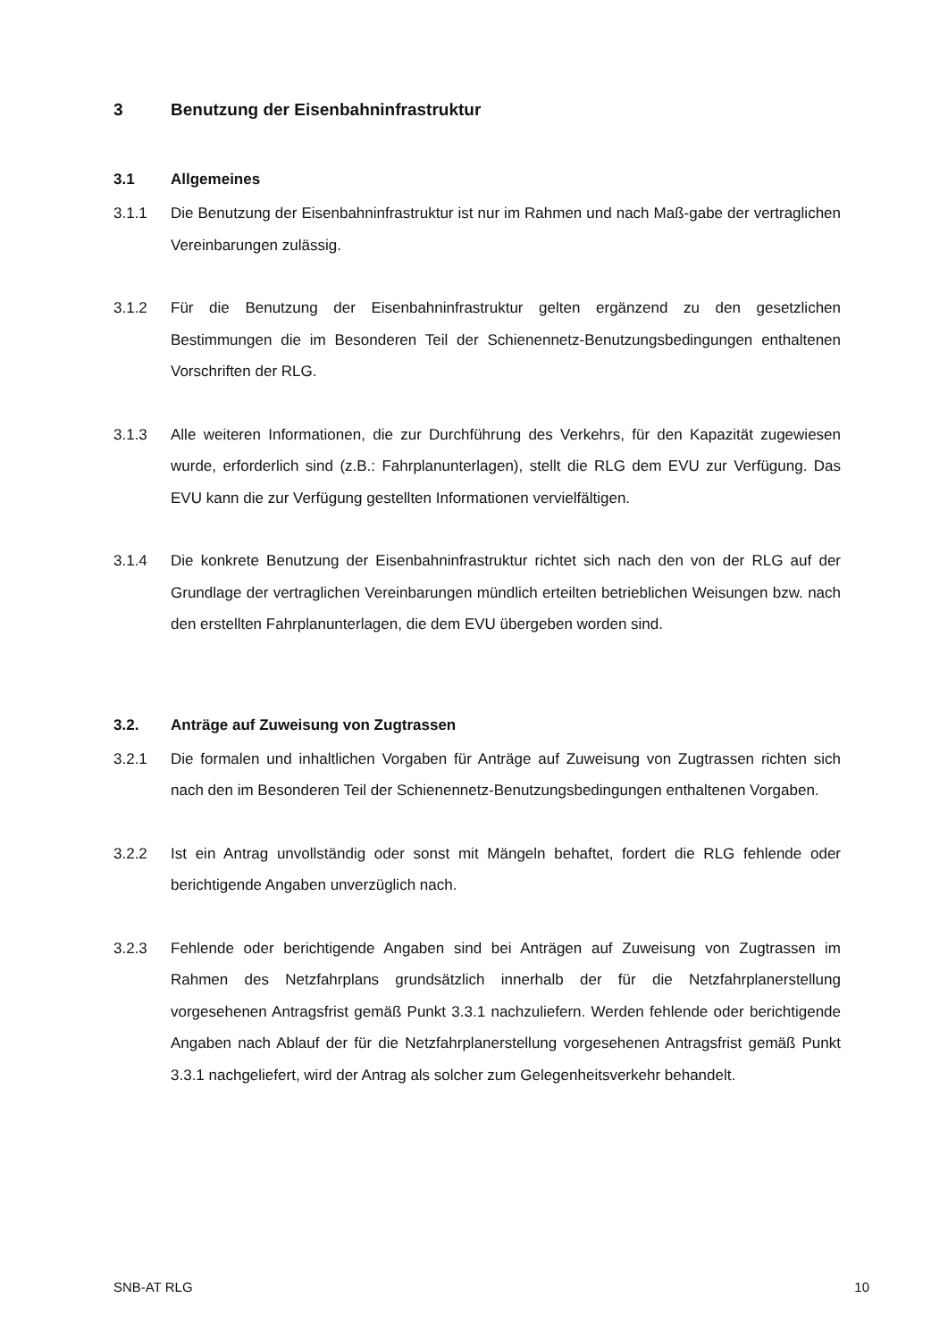3 Benutzung der Eisenbahninfrastruktur
3.1 Allgemeines
3.1.1 Die Benutzung der Eisenbahninfrastruktur ist nur im Rahmen und nach Maß-gabe der vertraglichen Vereinbarungen zulässig.
3.1.2 Für die Benutzung der Eisenbahninfrastruktur gelten ergänzend zu den gesetzlichen Bestimmungen die im Besonderen Teil der Schienennetz-Benutzungsbedingungen enthaltenen Vorschriften der RLG.
3.1.3 Alle weiteren Informationen, die zur Durchführung des Verkehrs, für den Kapazität zugewiesen wurde, erforderlich sind (z.B.: Fahrplanunterlagen), stellt die RLG dem EVU zur Verfügung. Das EVU kann die zur Verfügung gestellten Informationen vervielfältigen.
3.1.4 Die konkrete Benutzung der Eisenbahninfrastruktur richtet sich nach den von der RLG auf der Grundlage der vertraglichen Vereinbarungen mündlich erteilten betrieblichen Weisungen bzw. nach den erstellten Fahrplanunterlagen, die dem EVU übergeben worden sind.
3.2. Anträge auf Zuweisung von Zugtrassen
3.2.1 Die formalen und inhaltlichen Vorgaben für Anträge auf Zuweisung von Zugtrassen richten sich nach den im Besonderen Teil der Schienennetz-Benutzungsbedingungen enthaltenen Vorgaben.
3.2.2 Ist ein Antrag unvollständig oder sonst mit Mängeln behaftet, fordert die RLG fehlende oder berichtigende Angaben unverzüglich nach.
3.2.3 Fehlende oder berichtigende Angaben sind bei Anträgen auf Zuweisung von Zugtrassen im Rahmen des Netzfahrplans grundsätzlich innerhalb der für die Netzfahrplanerstellung vorgesehenen Antragsfrist gemäß Punkt 3.3.1 nachzuliefern. Werden fehlende oder berichtigende Angaben nach Ablauf der für die Netzfahrplanerstellung vorgesehenen Antragsfrist gemäß Punkt 3.3.1 nachgeliefert, wird der Antrag als solcher zum Gelegenheitsverkehr behandelt.
SNB-AT RLG 10